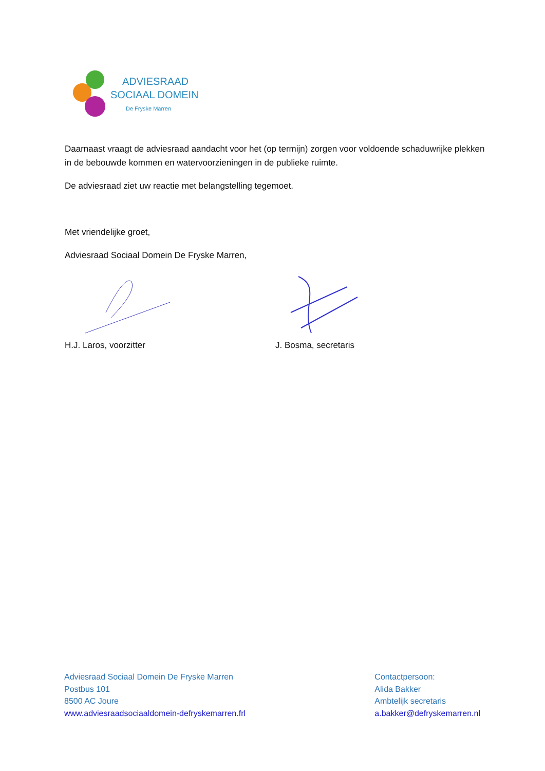ADVIESRAAD
SOCIAAL DOMEIN
De Fryske Marren
Daarnaast vraagt de adviesraad aandacht voor het (op termijn) zorgen voor voldoende schaduwrijke plekken in de bebouwde kommen en watervoorzieningen in de publieke ruimte.
De adviesraad ziet uw reactie met belangstelling tegemoet.
Met vriendelijke groet,
Adviesraad Sociaal Domein De Fryske Marren,
H.J. Laros, voorzitter J. Bosma, secretaris
Adviesraad Sociaal Domein De Fryske Marren
Postbus 101
8500 AC Joure
www.adviesraadsociaaldomein-defryskemarren.frl
Contactpersoon:
Alida Bakker
Ambtelijk secretaris
a.bakker@defryskemarren.nl